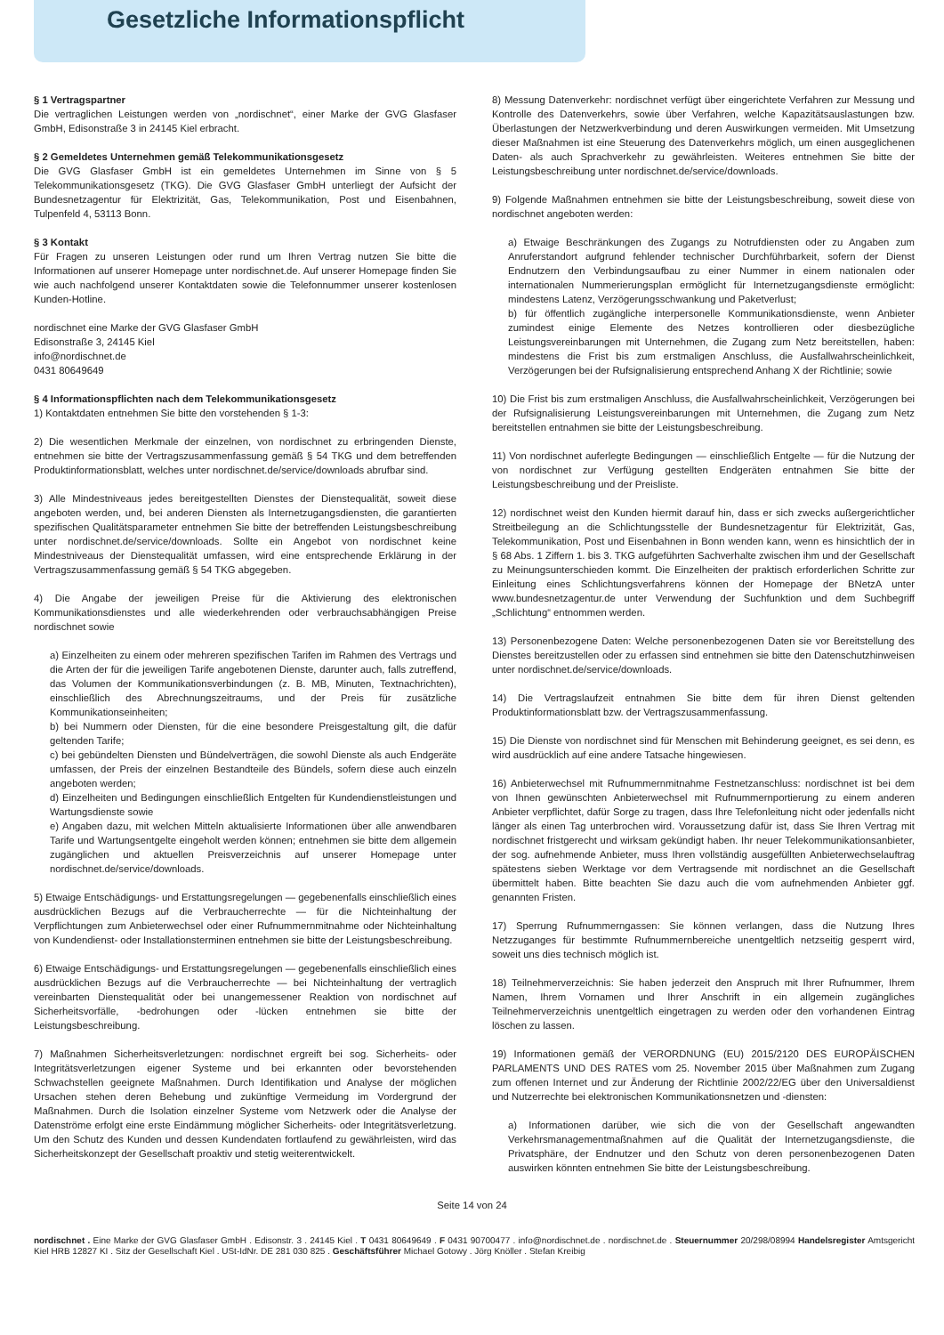Gesetzliche Informationspflicht
§ 1 Vertragspartner
Die vertraglichen Leistungen werden von „nordischnet“, einer Marke der GVG Glasfaser GmbH, Edisonstraße 3 in 24145 Kiel erbracht.
§ 2 Gemeldetes Unternehmen gemäß Telekommunikationsgesetz
Die GVG Glasfaser GmbH ist ein gemeldetes Unternehmen im Sinne von § 5 Telekommunikationsgesetz (TKG). Die GVG Glasfaser GmbH unterliegt der Aufsicht der Bundesnetzagentur für Elektrizität, Gas, Telekommunikation, Post und Eisenbahnen, Tulpenfeld 4, 53113 Bonn.
§ 3 Kontakt
Für Fragen zu unseren Leistungen oder rund um Ihren Vertrag nutzen Sie bitte die Informationen auf unserer Homepage unter nordischnet.de. Auf unserer Homepage finden Sie wie auch nachfolgend unserer Kontaktdaten sowie die Telefonnummer unserer kostenlosen Kunden-Hotline.
nordischnet eine Marke der GVG Glasfaser GmbH
Edisonstraße 3, 24145 Kiel
info@nordischnet.de
0431 80649649
§ 4 Informationspflichten nach dem Telekommunikationsgesetz
1) Kontaktdaten entnehmen Sie bitte den vorstehenden § 1-3:
2) Die wesentlichen Merkmale der einzelnen, von nordischnet zu erbringenden Dienste, entnehmen sie bitte der Vertragszusammenfassung gemäß § 54 TKG und dem betreffenden Produktinformationsblatt, welches unter nordischnet.de/service/downloads abrufbar sind.
3) Alle Mindestniveaus jedes bereitgestellten Dienstes der Dienstequalität, soweit diese angeboten werden, und, bei anderen Diensten als Internetzugangsdiensten, die garantierten spezifischen Qualitätsparameter entnehmen Sie bitte der betreffenden Leistungsbeschreibung unter nordischnet.de/service/downloads. Sollte ein Angebot von nordischnet keine Mindestniveaus der Dienstequalität umfassen, wird eine entsprechende Erklärung in der Vertragszusammenfassung gemäß § 54 TKG abgegeben.
4) Die Angabe der jeweiligen Preise für die Aktivierung des elektronischen Kommunikationsdienstes und alle wiederkehrenden oder verbrauchsabhängigen Preise nordischnet sowie
a) Einzelheiten zu einem oder mehreren spezifischen Tarifen im Rahmen des Vertrags und die Arten der für die jeweiligen Tarife angebotenen Dienste, darunter auch, falls zutreffend, das Volumen der Kommunikationsverbindungen (z. B. MB, Minuten, Textnachrichten), einschließlich des Abrechnungszeitraums, und der Preis für zusätzliche Kommunikationseinheiten;
b) bei Nummern oder Diensten, für die eine besondere Preisgestaltung gilt, die dafür geltenden Tarife;
c) bei gebündelten Diensten und Bündelverträgen, die sowohl Dienste als auch Endgeräte umfassen, der Preis der einzelnen Bestandteile des Bündels, sofern diese auch einzeln angeboten werden;
d) Einzelheiten und Bedingungen einschließlich Entgelten für Kundendienstleistungen und Wartungsdienste sowie
e) Angaben dazu, mit welchen Mitteln aktualisierte Informationen über alle anwendbaren Tarife und Wartungsentgelte eingeholt werden können; entnehmen sie bitte dem allgemein zugänglichen und aktuellen Preisverzeichnis auf unserer Homepage unter nordischnet.de/service/downloads.
5) Etwaige Entschädigungs- und Erstattungsregelungen — gegebenenfalls einschließlich eines ausdrücklichen Bezugs auf die Verbraucherrechte — für die Nichteinhaltung der Verpflichtungen zum Anbieterwechsel oder einer Rufnummernmitnahme oder Nichteinhaltung von Kundendienst- oder Installationsterminen entnehmen sie bitte der Leistungsbeschreibung.
6) Etwaige Entschädigungs- und Erstattungsregelungen — gegebenenfalls einschließlich eines ausdrücklichen Bezugs auf die Verbraucherrechte — bei Nichteinhaltung der vertraglich vereinbarten Dienstequalität oder bei unangemessener Reaktion von nordischnet auf Sicherheitsvorfälle, -bedrohungen oder -lücken entnehmen sie bitte der Leistungsbeschreibung.
7) Maßnahmen Sicherheitsverletzungen: nordischnet ergreift bei sog. Sicherheits- oder Integritätsverletzungen eigener Systeme und bei erkannten oder bevorstehenden Schwachstellen geeignete Maßnahmen. Durch Identifikation und Analyse der möglichen Ursachen stehen deren Behebung und zukünftige Vermeidung im Vordergrund der Maßnahmen. Durch die Isolation einzelner Systeme vom Netzwerk oder die Analyse der Datenströme erfolgt eine erste Eindämmung möglicher Sicherheits- oder Integritätsverletzung. Um den Schutz des Kunden und dessen Kundendaten fortlaufend zu gewährleisten, wird das Sicherheitskonzept der Gesellschaft proaktiv und stetig weiterentwickelt.
8) Messung Datenverkehr: nordischnet verfügt über eingerichtete Verfahren zur Messung und Kontrolle des Datenverkehrs, sowie über Verfahren, welche Kapazitätsauslastungen bzw. Überlastungen der Netzwerkverbindung und deren Auswirkungen vermeiden. Mit Umsetzung dieser Maßnahmen ist eine Steuerung des Datenverkehrs möglich, um einen ausgeglichenen Daten- als auch Sprachverkehr zu gewährleisten. Weiteres entnehmen Sie bitte der Leistungsbeschreibung unter nordischnet.de/service/downloads.
9) Folgende Maßnahmen entnehmen sie bitte der Leistungsbeschreibung, soweit diese von nordischnet angeboten werden:
a) Etwaige Beschränkungen des Zugangs zu Notrufdiensten oder zu Angaben zum Anruferstandort aufgrund fehlender technischer Durchführbarkeit, sofern der Dienst Endnutzern den Verbindungsaufbau zu einer Nummer in einem nationalen oder internationalen Nummerierungsplan ermöglicht für Internetzugangsdienste ermöglicht: mindestens Latenz, Verzögerungsschwankung und Paketverlust;
b) für öffentlich zugängliche interpersonelle Kommunikationsdienste, wenn Anbieter zumindest einige Elemente des Netzes kontrollieren oder diesbezügliche Leistungsvereinbarungen mit Unternehmen, die Zugang zum Netz bereitstellen, haben: mindestens die Frist bis zum erstmaligen Anschluss, die Ausfallwahrscheinlichkeit, Verzögerungen bei der Rufsignalisierung entsprechend Anhang X der Richtlinie; sowie
10) Die Frist bis zum erstmaligen Anschluss, die Ausfallwahrscheinlichkeit, Verzögerungen bei der Rufsignalisierung Leistungsvereinbarungen mit Unternehmen, die Zugang zum Netz bereitstellen entnahmen sie bitte der Leistungsbeschreibung.
11) Von nordischnet auferlegte Bedingungen — einschließlich Entgelte — für die Nutzung der von nordischnet zur Verfügung gestellten Endgeräten entnahmen Sie bitte der Leistungsbeschreibung und der Preisliste.
12) nordischnet weist den Kunden hiermit darauf hin, dass er sich zwecks außergerichtlicher Streitbeilegung an die Schlichtungsstelle der Bundesnetzagentur für Elektrizität, Gas, Telekommunikation, Post und Eisenbahnen in Bonn wenden kann, wenn es hinsichtlich der in § 68 Abs. 1 Ziffern 1. bis 3. TKG aufgeführten Sachverhalte zwischen ihm und der Gesellschaft zu Meinungsunterschieden kommt. Die Einzelheiten der praktisch erforderlichen Schritte zur Einleitung eines Schlichtungsverfahrens können der Homepage der BNetzA unter www.bundesnetzagentur.de unter Verwendung der Suchfunktion und dem Suchbegriff „Schlichtung“ entnommen werden.
13) Personenbezogene Daten: Welche personenbezogenen Daten sie vor Bereitstellung des Dienstes bereitzustellen oder zu erfassen sind entnehmen sie bitte den Datenschutzhinweisen unter nordischnet.de/service/downloads.
14) Die Vertragslaufzeit entnahmen Sie bitte dem für ihren Dienst geltenden Produktinformationsblatt bzw. der Vertragszusammenfassung.
15) Die Dienste von nordischnet sind für Menschen mit Behinderung geeignet, es sei denn, es wird ausdrücklich auf eine andere Tatsache hingewiesen.
16) Anbieterwechsel mit Rufnummernmitnahme Festnetzanschluss: nordischnet ist bei dem von Ihnen gewünschten Anbieterwechsel mit Rufnummernportierung zu einem anderen Anbieter verpflichtet, dafür Sorge zu tragen, dass Ihre Telefonleitung nicht oder jedenfalls nicht länger als einen Tag unterbrochen wird. Voraussetzung dafür ist, dass Sie Ihren Vertrag mit nordischnet fristgerecht und wirksam gekündigt haben. Ihr neuer Telekommunikationsanbieter, der sog. aufnehmende Anbieter, muss Ihren vollständig ausgefüllten Anbieterwechselauftrag spätestens sieben Werktage vor dem Vertragsende mit nordischnet an die Gesellschaft übermittelt haben. Bitte beachten Sie dazu auch die vom aufnehmenden Anbieter ggf. genannten Fristen.
17) Sperrung Rufnummerngassen: Sie können verlangen, dass die Nutzung Ihres Netzzuganges für bestimmte Rufnummernbereiche unentgeltlich netzseitig gesperrt wird, soweit uns dies technisch möglich ist.
18) Teilnehmerverzeichnis: Sie haben jederzeit den Anspruch mit Ihrer Rufnummer, Ihrem Namen, Ihrem Vornamen und Ihrer Anschrift in ein allgemein zugängliches Teilnehmerverzeichnis unentgeltlich eingetragen zu werden oder den vorhandenen Eintrag löschen zu lassen.
19) Informationen gemäß der VERORDNUNG (EU) 2015/2120 DES EUROPÄISCHEN PARLAMENTS UND DES RATES vom 25. November 2015 über Maßnahmen zum Zugang zum offenen Internet und zur Änderung der Richtlinie 2002/22/EG über den Universaldienst und Nutzerrechte bei elektronischen Kommunikationsnetzen und -diensten:
a) Informationen darüber, wie sich die von der Gesellschaft angewandten Verkehrsmanagementmaßnahmen auf die Qualität der Internetzugangsdienste, die Privatsphäre, der Endnutzer und den Schutz von deren personenbezogenen Daten auswirken könnten entnehmen Sie bitte der Leistungsbeschreibung.
Seite 14 von 24
nordischnet . Eine Marke der GVG Glasfaser GmbH . Edisonstr. 3 . 24145 Kiel . T 0431 80649649 . F 0431 90700477 . info@nordischnet.de . nordischnet.de . Steuernummer 20/298/08994 Handelsregister Amtsgericht Kiel HRB 12827 KI . Sitz der Gesellschaft Kiel . USt-IdNr. DE 281 030 825 . Geschäftsführer Michael Gotowy . Jörg Knöller . Stefan Kreibig